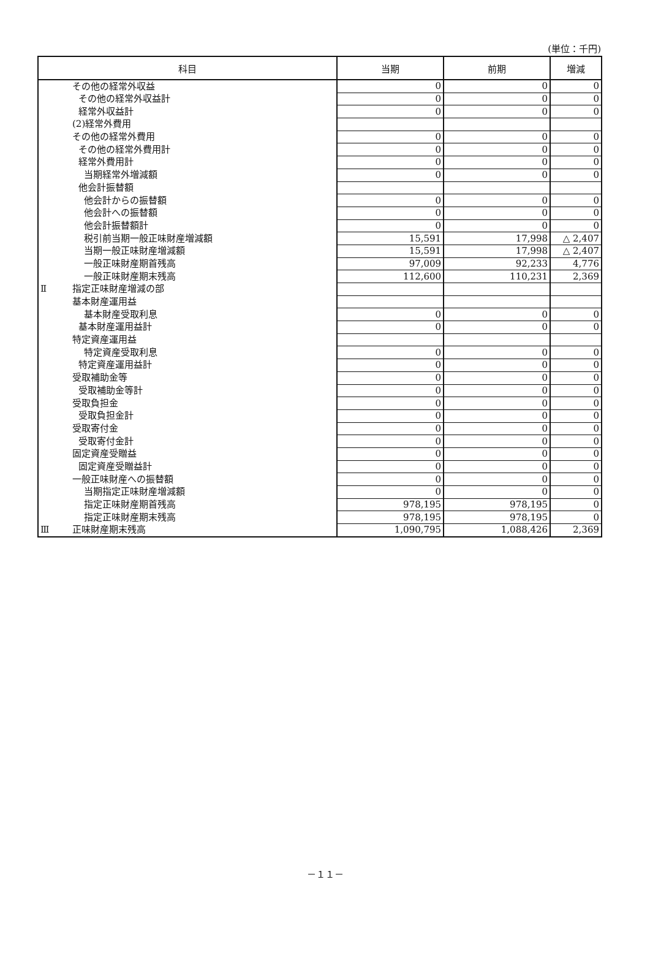(単位：千円)
| 科目 | | 当期 | 前期 | 増減 |
| --- | --- | --- | --- | --- |
| | その他の経常外収益 | 0 | 0 | 0 |
| | その他の経常外収益計 | 0 | 0 | 0 |
| | 経常外収益計 | 0 | 0 | 0 |
| | (2)経常外費用 | | | |
| | その他の経常外費用 | 0 | 0 | 0 |
| | その他の経常外費用計 | 0 | 0 | 0 |
| | 経常外費用計 | 0 | 0 | 0 |
| | 当期経常外増減額 | 0 | 0 | 0 |
| | 他会計振替額 | | | |
| | 他会計からの振替額 | 0 | 0 | 0 |
| | 他会計への振替額 | 0 | 0 | 0 |
| | 他会計振替額計 | 0 | 0 | 0 |
| | 税引前当期一般正味財産増減額 | 15,591 | 17,998 | △ 2,407 |
| | 当期一般正味財産増減額 | 15,591 | 17,998 | △ 2,407 |
| | 一般正味財産期首残高 | 97,009 | 92,233 | 4,776 |
| | 一般正味財産期末残高 | 112,600 | 110,231 | 2,369 |
| Ⅱ | 指定正味財産増減の部 | | | |
| | 基本財産運用益 | | | |
| | 基本財産受取利息 | 0 | 0 | 0 |
| | 基本財産運用益計 | 0 | 0 | 0 |
| | 特定資産運用益 | | | |
| | 特定資産受取利息 | 0 | 0 | 0 |
| | 特定資産運用益計 | 0 | 0 | 0 |
| | 受取補助金等 | 0 | 0 | 0 |
| | 受取補助金等計 | 0 | 0 | 0 |
| | 受取負担金 | 0 | 0 | 0 |
| | 受取負担金計 | 0 | 0 | 0 |
| | 受取寄付金 | 0 | 0 | 0 |
| | 受取寄付金計 | 0 | 0 | 0 |
| | 固定資産受贈益 | 0 | 0 | 0 |
| | 固定資産受贈益計 | 0 | 0 | 0 |
| | 一般正味財産への振替額 | 0 | 0 | 0 |
| | 当期指定正味財産増減額 | 0 | 0 | 0 |
| | 指定正味財産期首残高 | 978,195 | 978,195 | 0 |
| | 指定正味財産期末残高 | 978,195 | 978,195 | 0 |
| Ⅲ | 正味財産期末残高 | 1,090,795 | 1,088,426 | 2,369 |
－１１－